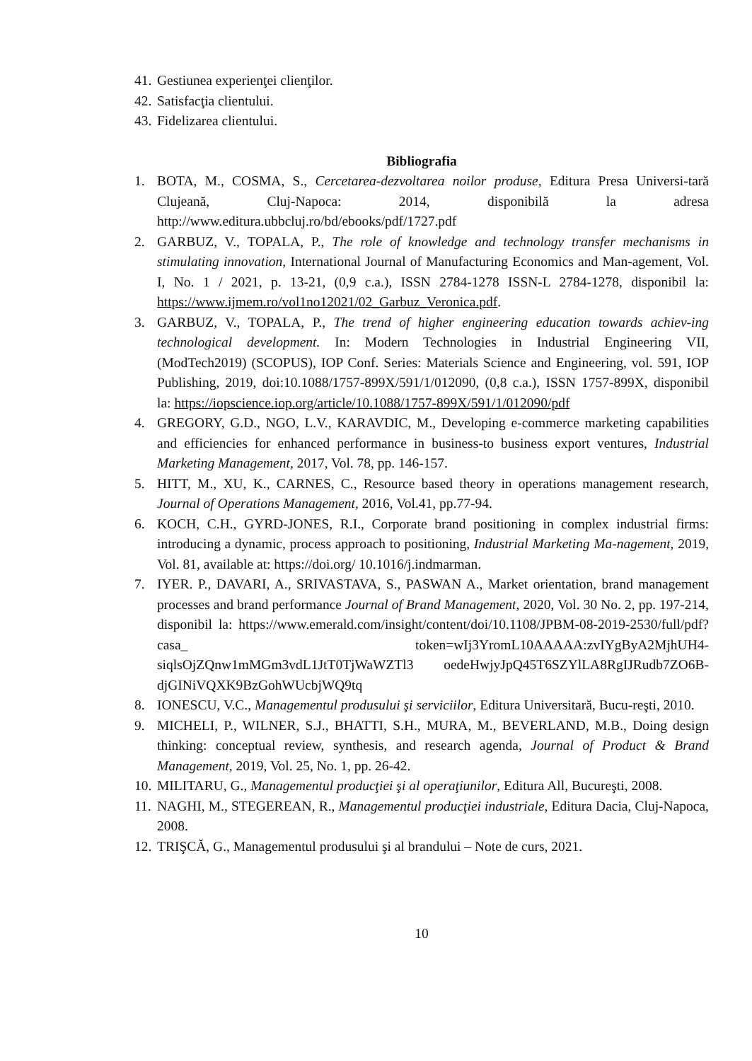41. Gestiunea experienţei clienţilor.
42. Satisfacţia clientului.
43. Fidelizarea clientului.
Bibliografia
1. BOTA, M., COSMA, S., Cercetarea-dezvoltarea noilor produse, Editura Presa Universi-tară Clujeană, Cluj-Napoca: 2014, disponibilă la adresa http://www.editura.ubbcluj.ro/bd/ebooks/pdf/1727.pdf
2. GARBUZ, V., TOPALA, P., The role of knowledge and technology transfer mechanisms in stimulating innovation, International Journal of Manufacturing Economics and Man-agement, Vol. I, No. 1 / 2021, p. 13-21, (0,9 c.a.), ISSN 2784-1278 ISSN-L 2784-1278, disponibil la: https://www.ijmem.ro/vol1no12021/02_Garbuz_Veronica.pdf.
3. GARBUZ, V., TOPALA, P., The trend of higher engineering education towards achiev-ing technological development. In: Modern Technologies in Industrial Engineering VII, (ModTech2019) (SCOPUS), IOP Conf. Series: Materials Science and Engineering, vol. 591, IOP Publishing, 2019, doi:10.1088/1757-899X/591/1/012090, (0,8 c.a.), ISSN 1757-899X, disponibil la: https://iopscience.iop.org/article/10.1088/1757-899X/591/1/012090/pdf
4. GREGORY, G.D., NGO, L.V., KARAVDIC, M., Developing e-commerce marketing capabilities and efficiencies for enhanced performance in business-to business export ventures, Industrial Marketing Management, 2017, Vol. 78, pp. 146-157.
5. HITT, M., XU, K., CARNES, C., Resource based theory in operations management research, Journal of Operations Management, 2016, Vol.41, pp.77-94.
6. KOCH, C.H., GYRD-JONES, R.I., Corporate brand positioning in complex industrial firms: introducing a dynamic, process approach to positioning, Industrial Marketing Ma-nagement, 2019, Vol. 81, available at: https://doi.org/ 10.1016/j.indmarman.
7. IYER. P., DAVARI, A., SRIVASTAVA, S., PASWAN A., Market orientation, brand management processes and brand performance Journal of Brand Management, 2020, Vol. 30 No. 2, pp. 197-214, disponibil la: https://www.emerald.com/insight/content/doi/10.1108/JPBM-08-2019-2530/full/pdf?casa_ token=wIj3YromL10AAAAA:zvIYgByA2MjhUH4-siqlsOjZQnw1mMGm3vdL1JtT0TjWaWZTl3 oedeHwjyJpQ45T6SZYlLA8RgIJRudb7ZO6B-djGINiVQXK9BzGohWUcbjWQ9tq
8. IONESCU, V.C., Managementul produsului şi serviciilor, Editura Universitară, Bucu-reşti, 2010.
9. MICHELI, P., WILNER, S.J., BHATTI, S.H., MURA, M., BEVERLAND, M.B., Doing design thinking: conceptual review, synthesis, and research agenda, Journal of Product & Brand Management, 2019, Vol. 25, No. 1, pp. 26-42.
10. MILITARU, G., Managementul producţiei şi al operaţiunilor, Editura All, Bucureşti, 2008.
11. NAGHI, M., STEGEREAN, R., Managementul producţiei industriale, Editura Dacia, Cluj-Napoca, 2008.
12. TRIŞCĂ, G., Managementul produsului şi al brandului – Note de curs, 2021.
10